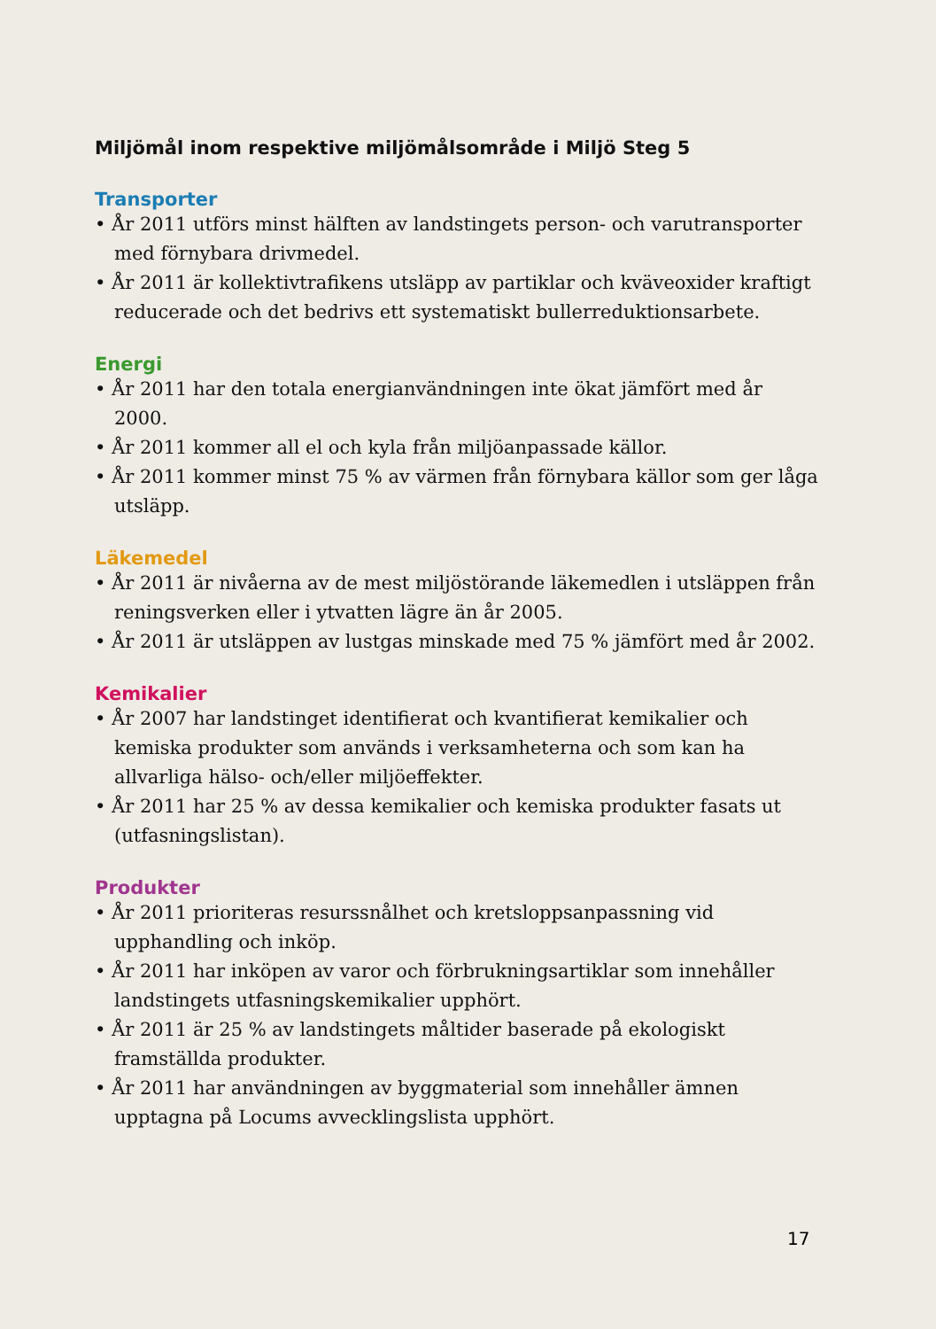Miljömål inom respektive miljömålsområde i Miljö Steg 5
Transporter
• År 2011 utförs minst hälften av landstingets person- och varutransporter med förnybara drivmedel.
• År 2011 är kollektivtrafikens utsläpp av partiklar och kväveoxider kraftigt reducerade och det bedrivs ett systematiskt bullerreduktionsarbete.
Energi
• År 2011 har den totala energianvändningen inte ökat jämfört med år 2000.
• År 2011 kommer all el och kyla från miljöanpassade källor.
• År 2011 kommer minst 75 % av värmen från förnybara källor som ger låga utsläpp.
Läkemedel
• År 2011 är nivåerna av de mest miljöstörande läkemedlen i utsläppen från reningsverken eller i ytvatten lägre än år 2005.
• År 2011 är utsläppen av lustgas minskade med 75 % jämfört med år 2002.
Kemikalier
• År 2007 har landstinget identifierat och kvantifierat kemikalier och kemiska produkter som används i verksamheterna och som kan ha allvarliga hälso- och/eller miljöeffekter.
• År 2011 har 25 % av dessa kemikalier och kemiska produkter fasats ut (utfasningslistan).
Produkter
• År 2011 prioriteras resurssnålhet och kretsloppsanpassning vid upphandling och inköp.
• År 2011 har inköpen av varor och förbrukningsartiklar som innehåller landstingets utfasningskemikalier upphört.
• År 2011 är 25 % av landstingets måltider baserade på ekologiskt framställda produkter.
• År 2011 har användningen av byggmaterial som innehåller ämnen upptagna på Locums avvecklingslista upphört.
17